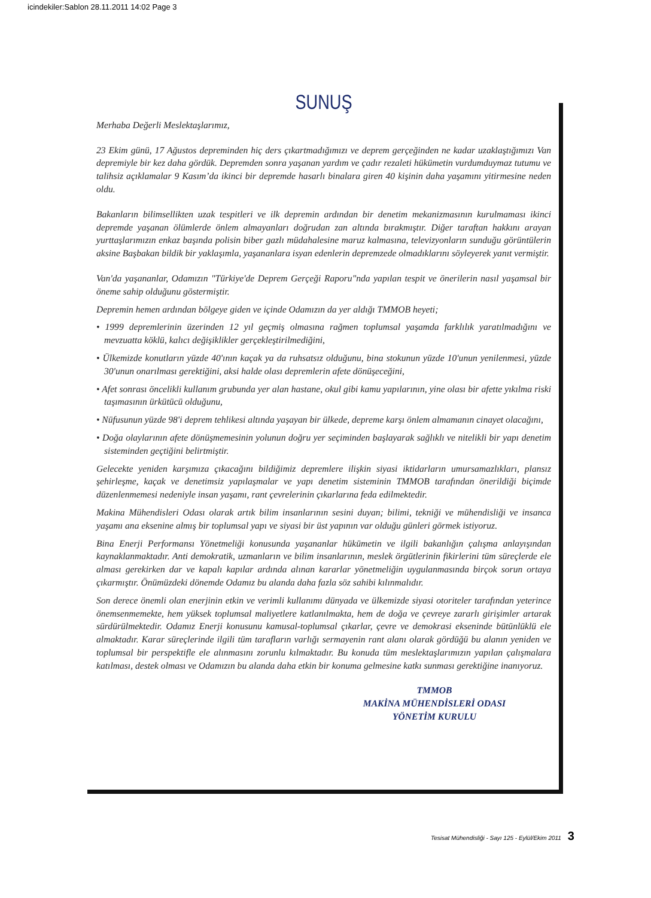icindekiler:Sablon 28.11.2011 14:02 Page 3
SUNUŞ
Merhaba Değerli Meslektaşlarımız,
23 Ekim günü, 17 Ağustos depreminden hiç ders çıkartmadığımızı ve deprem gerçeğinden ne kadar uzaklaştığımızı Van depremiyle bir kez daha gördük. Depremden sonra yaşanan yardım ve çadır rezaleti hükümetin vurdumduymaz tutumu ve talihsiz açıklamalar 9 Kasım’da ikinci bir depremde hasarlı binalara giren 40 kişinin daha yaşamını yitirmesine neden oldu.
Bakanların bilimsellikten uzak tespitleri ve ilk depremin ardından bir denetim mekanizmasının kurulmaması ikinci depremde yaşanan ölümlerde önlem almayanları doğrudan zan altında bırakmıştır. Diğer taraftan hakkını arayan yurttaşlarımızın enkaz başında polisin biber gazlı müdahalesine maruz kalmasına, televizyonların sunduğu görüntülerin aksine Başbakan bildik bir yaklaşımla, yaşananlara isyan edenlerin depremzede olmadıklarını söyleyerek yanıt vermiştir.
Van'da yaşananlar, Odamızın "Türkiye'de Deprem Gerçeği Raporu"nda yapılan tespit ve önerilerin nasıl yaşamsal bir öneme sahip olduğunu göstermiştir.
Depremin hemen ardından bölgeye giden ve içinde Odamızın da yer aldığı TMMOB heyeti;
• 1999 depremlerinin üzerinden 12 yıl geçmiş olmasına rağmen toplumsal yaşamda farklılık yaratılmadığını ve mevzuatta köklü, kalıcı değişiklikler gerçekleştirilmediğini,
• Ülkemizde konutların yüzde 40'ının kaçak ya da ruhsatsız olduğunu, bina stokunun yüzde 10'unun yenilenmesi, yüzde 30'unun onarılması gerektiğini, aksi halde olası depremlerin afete dönüşeceğini,
• Afet sonrası öncelikli kullanım grubunda yer alan hastane, okul gibi kamu yapılarının, yine olası bir afette yıkılma riski taşımasının ürkütücü olduğunu,
• Nüfusunun yüzde 98'i deprem tehlikesi altında yaşayan bir ülkede, depreme karşı önlem almamanın cinayet olacağını,
• Doğa olaylarının afete dönüşmemesinin yolunun doğru yer seçiminden başlayarak sağlıklı ve nitelikli bir yapı denetim sisteminden geçtiğini belirtmiştir.
Gelecekte yeniden karşımıza çıkacağını bildiğimiz depremlere ilişkin siyasi iktidarların umursamazlıkları, plansız şehirleşme, kaçak ve denetimsiz yapılaşmalar ve yapı denetim sisteminin TMMOB tarafından önerildiği biçimde düzenlenmemesi nedeniyle insan yaşamı, rant çevrelerinin çıkarlarına feda edilmektedir.
Makina Mühendisleri Odası olarak artık bilim insanlarının sesini duyan; bilimi, tekniği ve mühendisliği ve insanca yaşamı ana eksenine almış bir toplumsal yapı ve siyasi bir üst yapının var olduğu günleri görmek istiyoruz.
Bina Enerji Performansı Yönetmeliği konusunda yaşananlar hükümetin ve ilgili bakanlığın çalışma anlayışından kaynaklanmaktadır. Anti demokratik, uzmanların ve bilim insanlarının, meslek örgütlerinin fikirlerini tüm süreçlerde ele alması gerekirken dar ve kapalı kapılar ardında alınan kararlar yönetmeliğin uygulanmasında birçok sorun ortaya çıkarmıştır. Önümüzdeki dönemde Odamız bu alanda daha fazla söz sahibi kılınmalıdır.
Son derece önemli olan enerjinin etkin ve verimli kullanımı dünyada ve ülkemizde siyasi otoriteler tarafından yeterince önemsenmemekte, hem yüksek toplumsal maliyetlere katlanılmakta, hem de doğa ve çevreye zararlı girişimler artarak sürdürülmektedir. Odamız Enerji konusunu kamusal-toplumsal çıkarlar, çevre ve demokrasi ekseninde bütünlüklü ele almaktadır. Karar süreçlerinde ilgili tüm tarafların varlığı sermayenin rant alanı olarak gördüğü bu alanın yeniden ve toplumsal bir perspektifle ele alınmasını zorunlu kılmaktadır. Bu konuda tüm meslektaşlarımızın yapılan çalışmalara katılması, destek olması ve Odamızın bu alanda daha etkin bir konuma gelmesine katkı sunması gerektiğine inanıyoruz.
TMMOB
MAKİNA MÜHENDİSLERİ ODASI
YÖNETİM KURULU
Tesisat Mühendisliği - Sayı 125 - Eylül/Ekim 2011 3